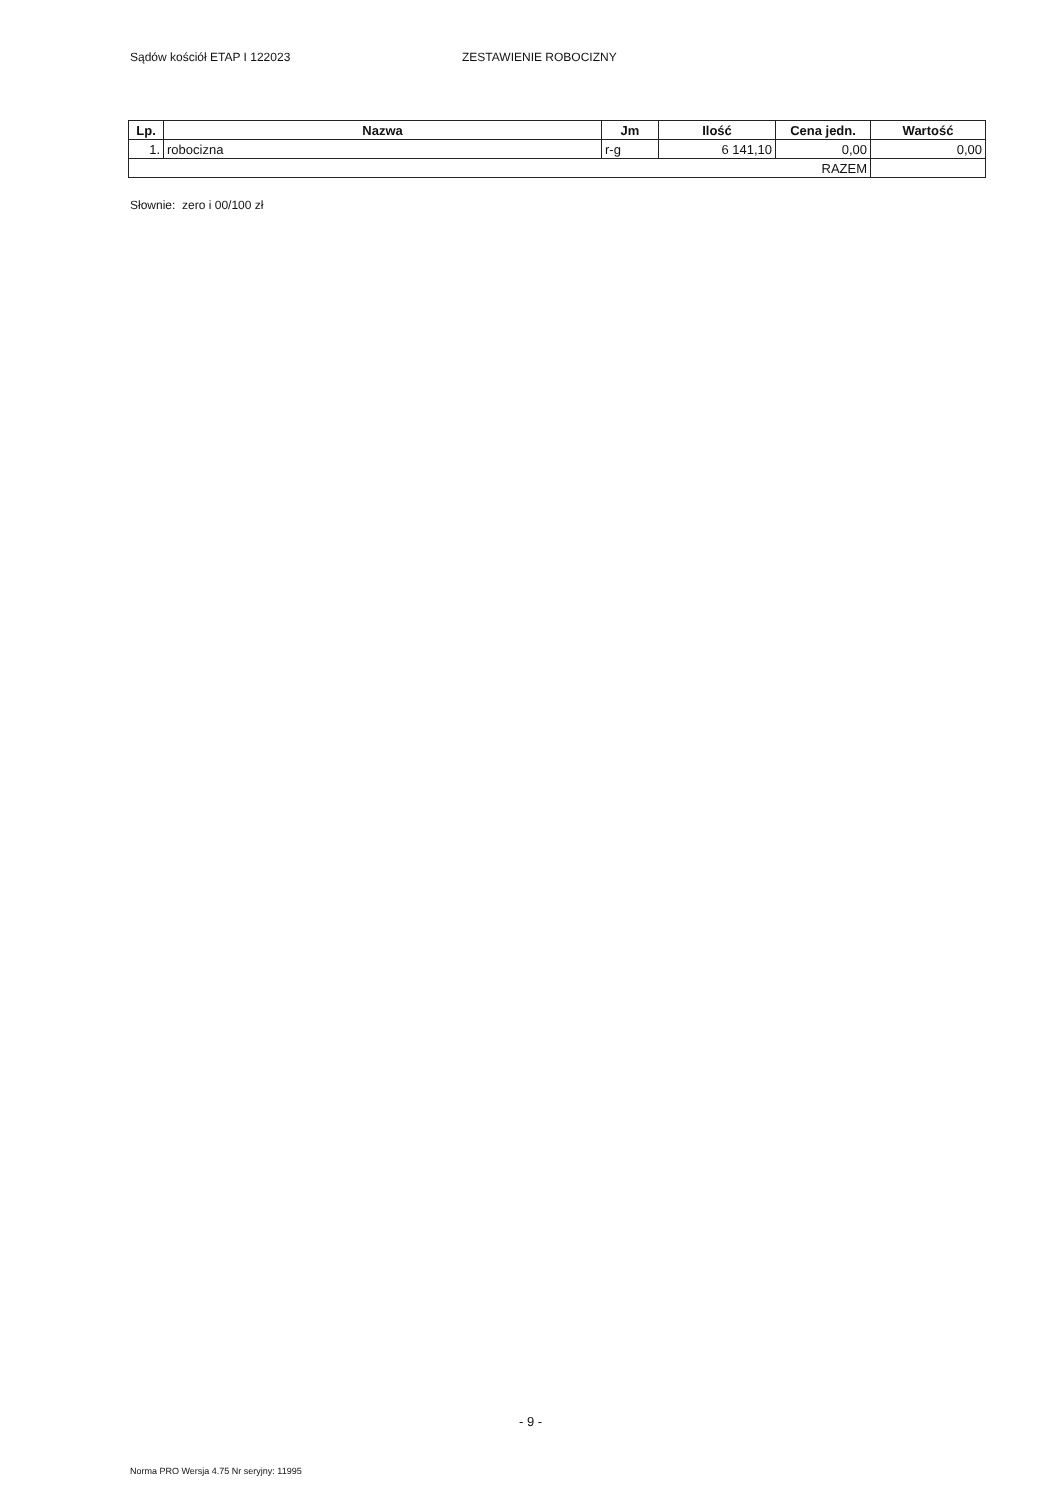Sądów kościół ETAP I 122023 ZESTAWIENIE ROBOCIZNY
| Lp. | Nazwa | Jm | Ilość | Cena jedn. | Wartość |
| --- | --- | --- | --- | --- | --- |
| 1. | robocizna | r-g | 6 141,10 | 0,00 | 0,00 |
| RAZEM | | | | | |
Słownie: zero i 00/100 zł
- 9 -
Norma PRO Wersja 4.75 Nr seryjny: 11995